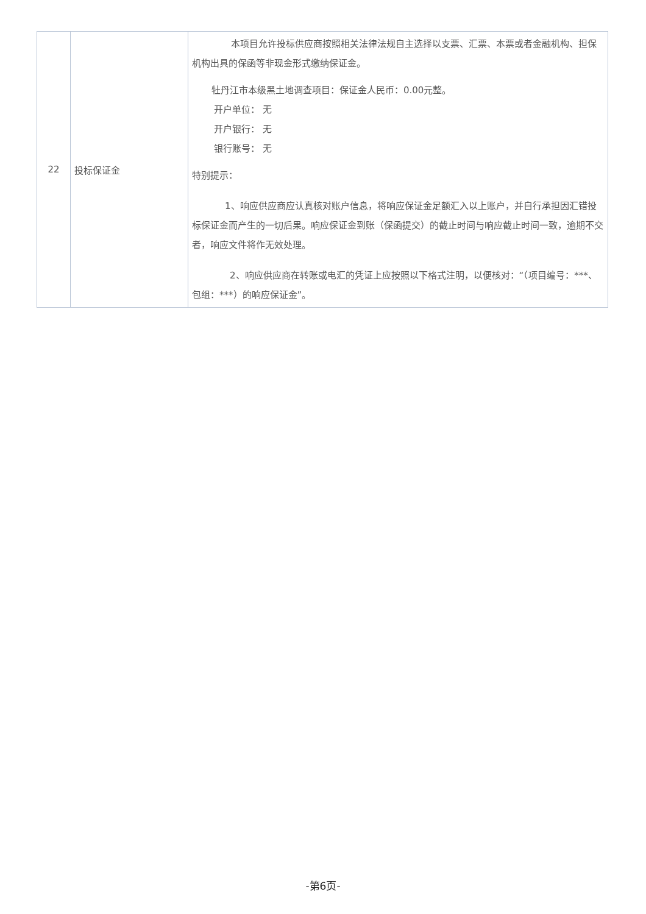| 22 | 投标保证金 | 本项目允许投标供应商按照相关法律法规自主选择以支票、汇票、本票或者金融机构、担保机构出具的保函等非现金形式缴纳保证金。 牡丹江市本级黑土地调查项目：保证金人民币：0.00元整。 开户单位： 无 开户银行： 无 银行账号： 无 特别提示： 1、响应供应商应认真核对账户信息，将响应保证金足额汇入以上账户，并自行承担因汇错投标保证金而产生的一切后果。响应保证金到账（保函提交）的截止时间与响应截止时间一致，逾期不交者，响应文件将作无效处理。 2、响应供应商在转账或电汇的凭证上应按照以下格式注明，以便核对：“（项目编号：***、包组：***）的响应保证金”。 |
-第6页-